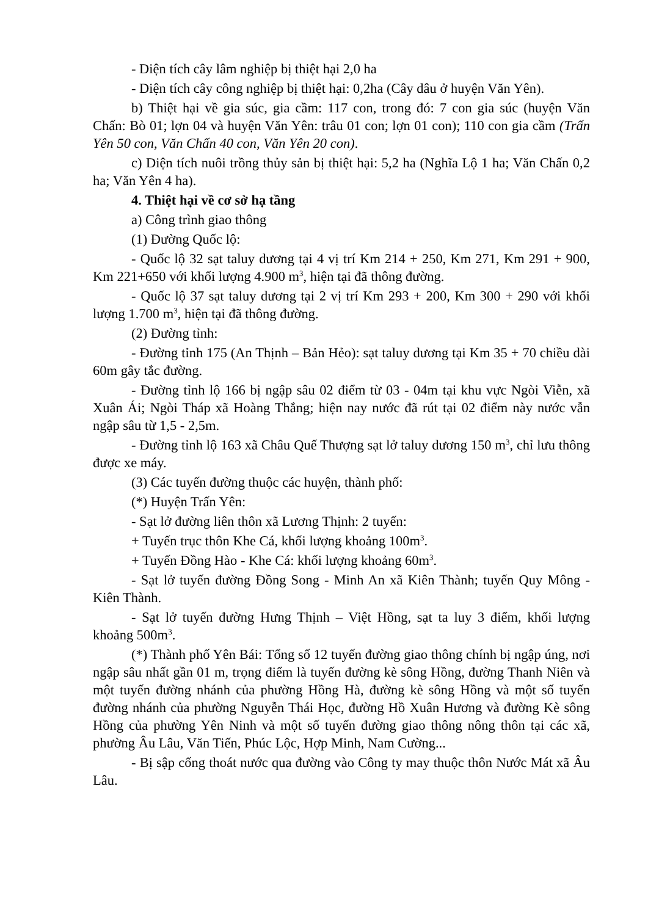- Diện tích cây lâm nghiệp bị thiệt hại 2,0 ha
- Diện tích cây công nghiệp bị thiệt hại: 0,2ha (Cây dâu ở huyện Văn Yên).
b) Thiệt hại về gia súc, gia cầm: 117 con, trong đó: 7 con gia súc (huyện Văn Chấn: Bò 01; lợn 04 và huyện Văn Yên: trâu 01 con; lợn 01 con); 110 con gia cầm (Trấn Yên 50 con, Văn Chấn 40 con, Văn Yên 20 con).
c) Diện tích nuôi trồng thủy sản bị thiệt hại: 5,2 ha (Nghĩa Lộ 1 ha; Văn Chấn 0,2 ha; Văn Yên 4 ha).
4. Thiệt hại về cơ sở hạ tầng
a) Công trình giao thông
(1) Đường Quốc lộ:
- Quốc lộ 32 sạt taluy dương tại 4 vị trí Km 214 + 250, Km 271, Km 291 + 900, Km 221+650 với khối lượng 4.900 m<sup>3</sup>, hiện tại đã thông đường.
- Quốc lộ 37 sạt taluy dương tại 2 vị trí Km 293 + 200, Km 300 + 290 với khối lượng 1.700 m<sup>3</sup>, hiện tại đã thông đường.
(2) Đường tỉnh:
- Đường tỉnh 175 (An Thịnh – Bản Hẻo): sạt taluy dương tại Km 35 + 70 chiều dài 60m gây tắc đường.
- Đường tỉnh lộ 166 bị ngập sâu 02 điểm từ 03 - 04m tại khu vực Ngòi Viễn, xã Xuân Ái; Ngòi Tháp xã Hoàng Thắng; hiện nay nước đã rút tại 02 điểm này nước vẫn ngập sâu từ 1,5 - 2,5m.
- Đường tỉnh lộ 163 xã Châu Quế Thượng sạt lở taluy dương 150 m<sup>3</sup>, chỉ lưu thông được xe máy.
(3) Các tuyến đường thuộc các huyện, thành phố:
(*) Huyện Trấn Yên:
- Sạt lở đường liên thôn xã Lương Thịnh: 2 tuyến:
+ Tuyến trục thôn Khe Cá, khối lượng khoảng 100m<sup>3</sup>.
+ Tuyến Đồng Hào - Khe Cá: khối lượng khoảng 60m<sup>3</sup>.
- Sạt lở tuyến đường Đồng Song - Minh An xã Kiên Thành; tuyến Quy Mông - Kiên Thành.
- Sạt lở tuyến đường Hưng Thịnh – Việt Hồng, sạt ta luy 3 điểm, khối lượng khoảng 500m<sup>3</sup>.
(*) Thành phố Yên Bái: Tổng số 12 tuyến đường giao thông chính bị ngập úng, nơi ngập sâu nhất gần 01 m, trọng điểm là tuyến đường kè sông Hồng, đường Thanh Niên và một tuyến đường nhánh của phường Hồng Hà, đường kè sông Hồng và một số tuyến đường nhánh của phường Nguyễn Thái Học, đường Hồ Xuân Hương và đường Kè sông Hồng của phường Yên Ninh và một số tuyến đường giao thông nông thôn tại các xã, phường Âu Lâu, Văn Tiến, Phúc Lộc, Hợp Minh, Nam Cường...
- Bị sập cống thoát nước qua đường vào Công ty may thuộc thôn Nước Mát xã Âu Lâu.